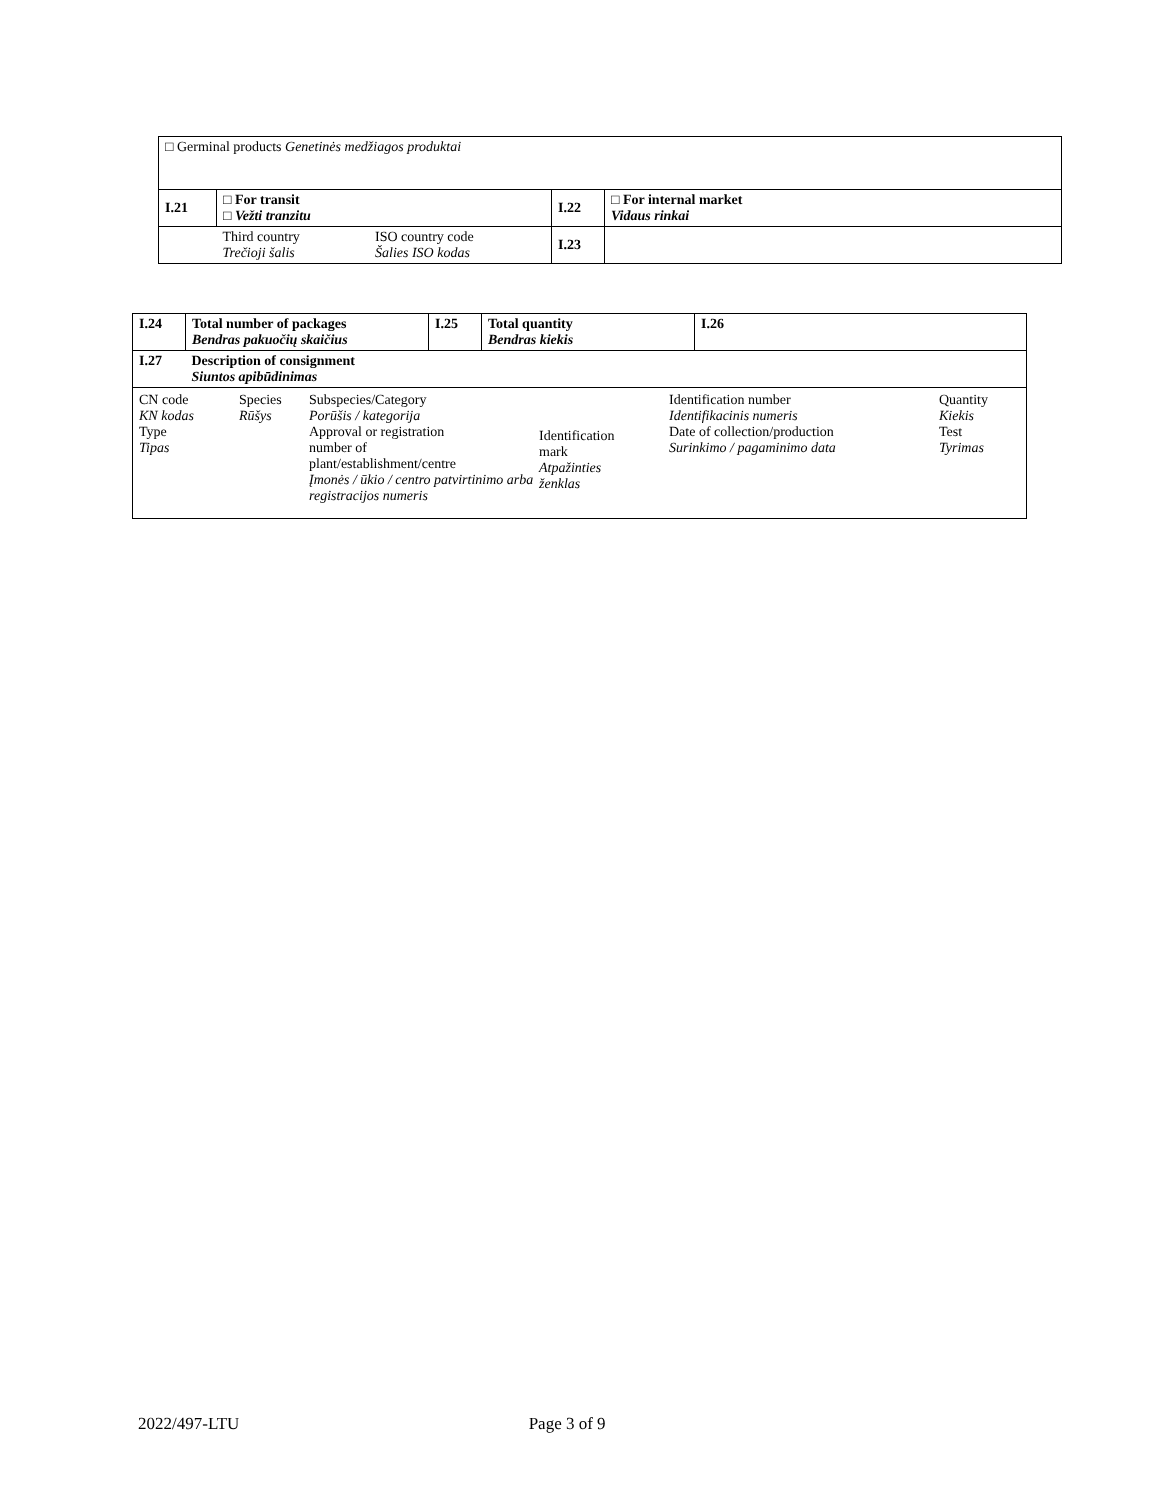| □ Germinal products Genetinės medžiagos produktai | | | | |
| I.21 | □ For transit □ Vežti tranzitu | | I.22 | □ For internal market Vidaus rinkai |
| | Third country Trečioji šalis | ISO country code Šalies ISO kodas | I.23 | |
| I.24 | Total number of packages Bendras pakuočių skaičius | I.25 | Total quantity Bendras kiekis | I.26 |
| I.27 | Description of consignment Siuntos apibūdinimas | | | |
| / CN code KN kodas Type Tipas / Species Rūšys / Subspecies/Category Porūšis / kategorija Approval or registration number of plant/establishment/centre Įmonės / ūkio / centro patvirtinimo arba registracijos numeris / Identification mark Atpažinties ženklas / Identification number Identifikacinis numeris Date of collection/production Surinkimo / pagaminimo data / Quantity Kiekis Test Tyrimas / | | | | |
2022/497-LTU Page 3 of 9